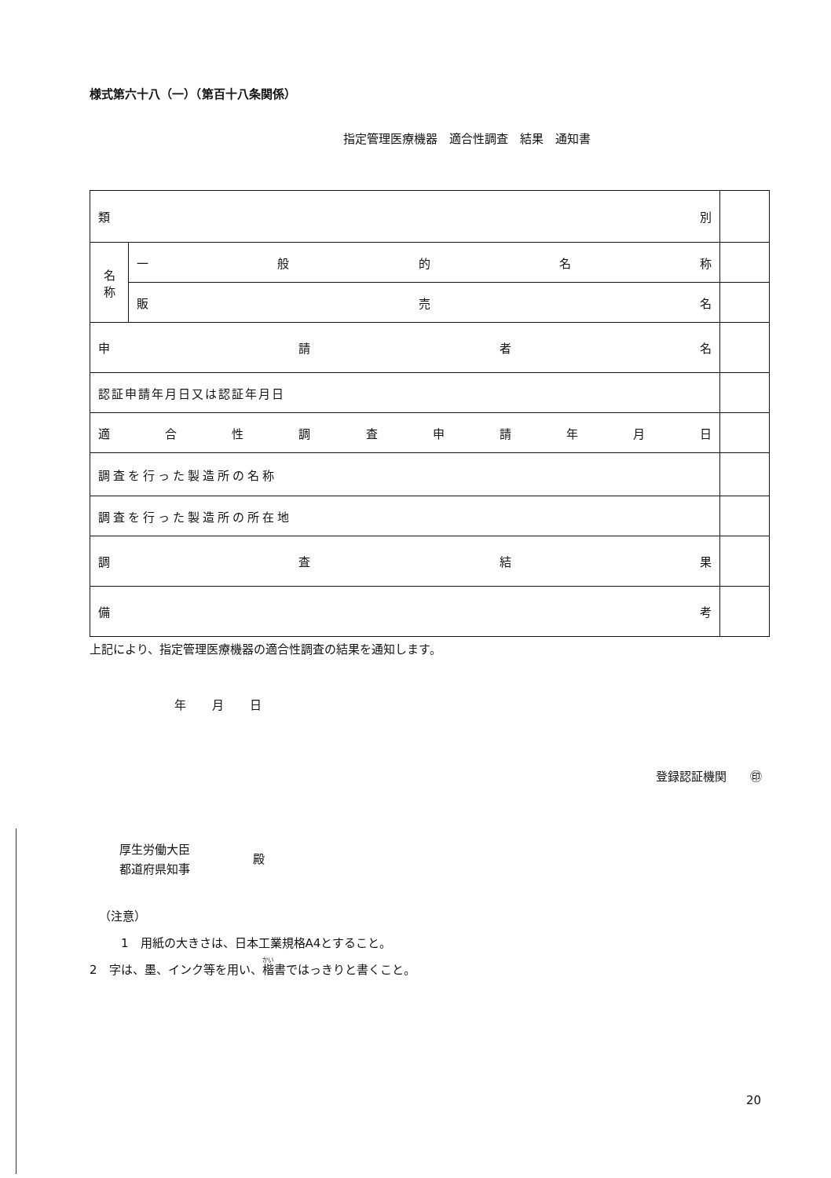様式第六十八（一）（第百十八条関係）
指定管理医療機器　適合性調査　結果　通知書
| 類 別 | | |
| 名 称 | 一 般 的 名 称 | |
| | 販 売 名 | |
| 申 請 者 名 | | |
| 認証申請年月日又は認証年月日 | | |
| 適 合 性 調 査 申 請 年 月 日 | | |
| 調査を行った製造所の名称 | | |
| 調査を行った製造所の所在地 | | |
| 調 査 結 果 | | |
| 備 考 | | |
上記により、指定管理医療機器の適合性調査の結果を通知します。
年 月 日
登録認証機関　　㊞
厚生労働大臣
都道府県知事
殿
（注意）
1　用紙の大きさは、日本工業規格A4とすること。
2　字は、墨、インク等を用い、楷書ではっきりと書くこと。
20